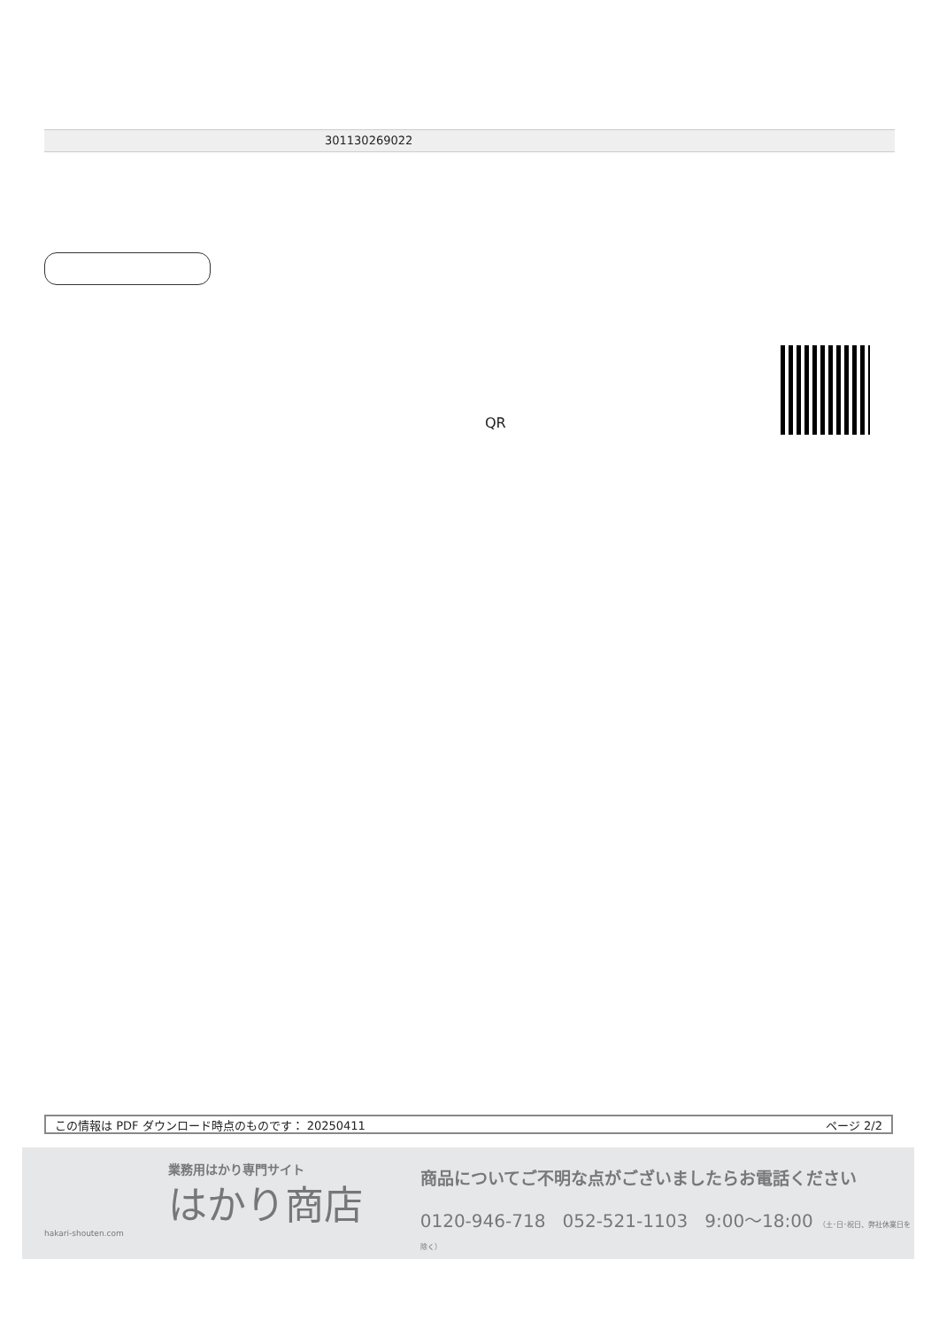301130269022
QR
この情報は PDF ダウンロード時点のものです： 20250411 ページ 2/2
業務用はかり専門サイト
はかり商店
hakari-shouten.com
商品についてご不明な点がございましたらお電話ください
0120-946-718 052-521-1103 9:00〜18:00 （土･日･祝日、弊社休業日を除く）